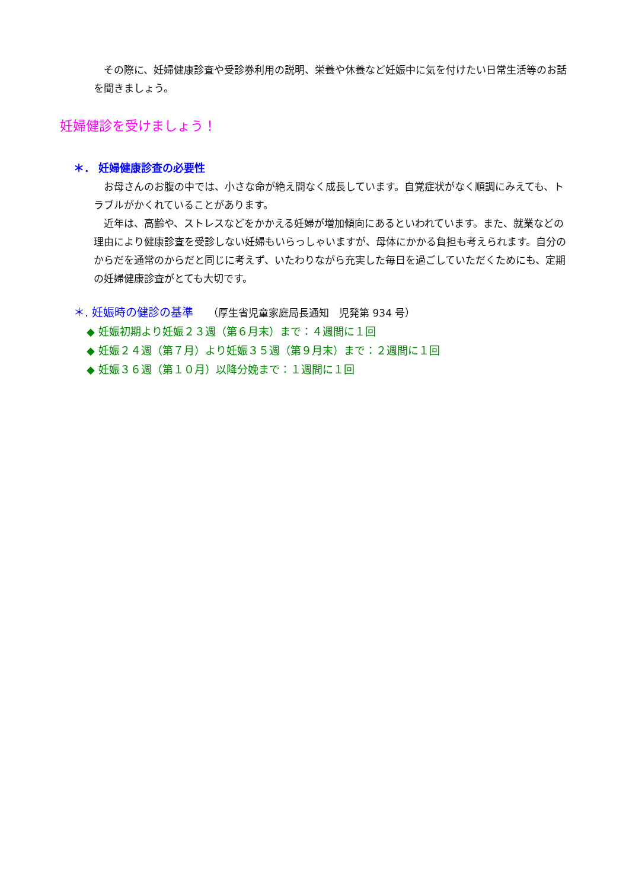その際に、妊婦健康診査や受診券利用の説明、栄養や休養など妊娠中に気を付けたい日常生活等のお話を聞きましょう。
妊婦健診を受けましょう！
＊． 妊婦健康診査の必要性
　お母さんのお腹の中では、小さな命が絶え間なく成長しています。自覚症状がなく順調にみえても、トラブルがかくれていることがあります。
　近年は、高齢や、ストレスなどをかかえる妊婦が増加傾向にあるといわれています。また、就業などの理由により健康診査を受診しない妊婦もいらっしゃいますが、母体にかかる負担も考えられます。自分のからだを通常のからだと同じに考えず、いたわりながら充実した毎日を過ごしていただくためにも、定期の妊婦健康診査がとても大切です。
＊. 妊娠時の健診の基準　 （厚生省児童家庭局長通知　児発第 934 号）
◆ 妊娠初期より妊娠２３週（第６月末）まで：４週間に１回
◆ 妊娠２４週（第７月）より妊娠３５週（第９月末）まで：２週間に１回
◆ 妊娠３６週（第１０月）以降分娩まで：１週間に１回